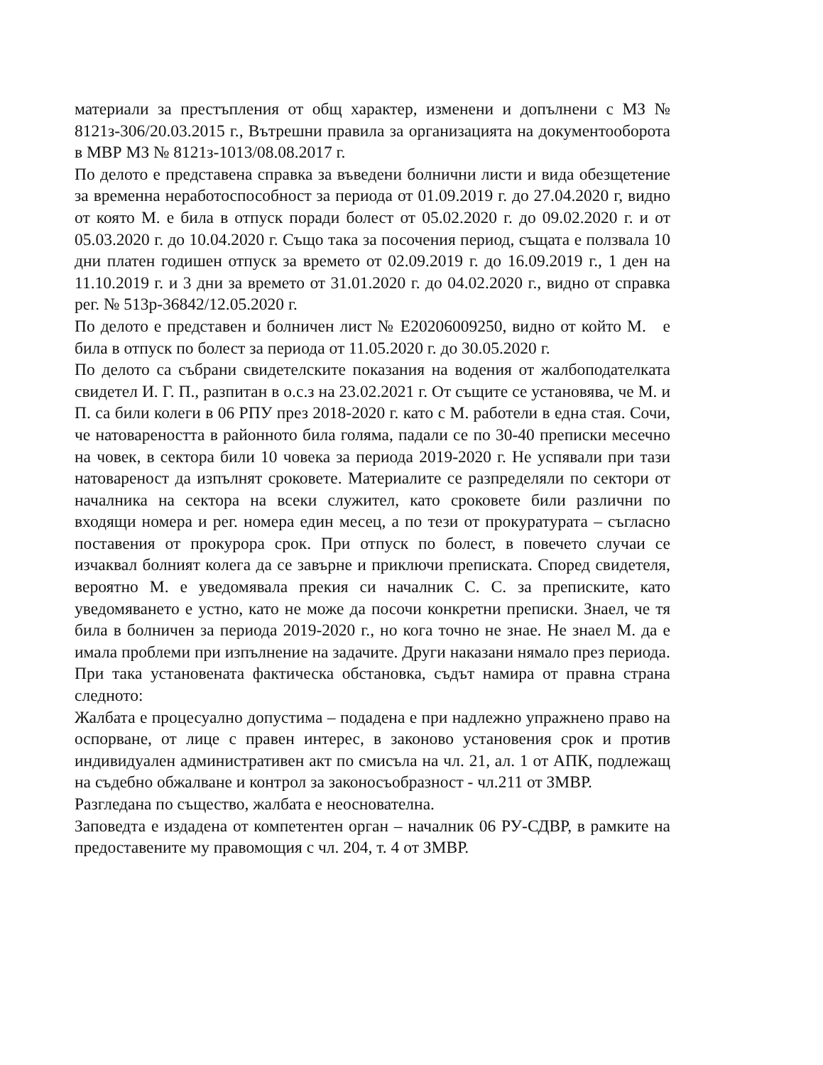материали за престъпления от общ характер, изменени и допълнени с МЗ № 8121з-306/20.03.2015 г., Вътрешни правила за организацията на документооборота в МВР МЗ № 8121з-1013/08.08.2017 г.
По делото е представена справка за въведени болнични листи и вида обезщетение за временна неработоспособност за периода от 01.09.2019 г. до 27.04.2020 г, видно от която М. е била в отпуск поради болест от 05.02.2020 г. до 09.02.2020 г. и от 05.03.2020 г. до 10.04.2020 г. Също така за посочения период, същата е ползвала 10 дни платен годишен отпуск за времето от 02.09.2019 г. до 16.09.2019 г., 1 ден на 11.10.2019 г. и 3 дни за времето от 31.01.2020 г. до 04.02.2020 г., видно от справка рег. № 513р-36842/12.05.2020 г.
По делото е представен и болничен лист № Е20206009250, видно от който М. е била в отпуск по болест за периода от 11.05.2020 г. до 30.05.2020 г.
По делото са събрани свидетелските показания на водения от жалбоподателката свидетел И. Г. П., разпитан в о.с.з на 23.02.2021 г. От същите се установява, че М. и П. са били колеги в 06 РПУ през 2018-2020 г. като с М. работели в една стая. Сочи, че натовареността в районното била голяма, падали се по 30-40 преписки месечно на човек, в сектора били 10 човека за периода 2019-2020 г. Не успявали при тази натовареност да изпълнят сроковете. Материалите се разпределяли по сектори от началника на сектора на всеки служител, като сроковете били различни по входящи номера и рег. номера един месец, а по тези от прокуратурата – съгласно поставения от прокурора срок. При отпуск по болест, в повечето случаи се изчаквал болният колега да се завърне и приключи преписката. Според свидетеля, вероятно М. е уведомявала прекия си началник С. С. за преписките, като уведомяването е устно, като не може да посочи конкретни преписки. Знаел, че тя била в болничен за периода 2019-2020 г., но кога точно не знае. Не знаел М. да е имала проблеми при изпълнение на задачите. Други наказани нямало през периода.
При така установената фактическа обстановка, съдът намира от правна страна следното:
Жалбата е процесуално допустима – подадена е при надлежно упражнено право на оспорване, от лице с правен интерес, в законово установения срок и против индивидуален административен акт по смисъла на чл. 21, ал. 1 от АПК, подлежащ на съдебно обжалване и контрол за законосъобразност - чл.211 от ЗМВР.
Разгледана по същество, жалбата е неоснователна.
Заповедта е издадена от компетентен орган – началник 06 РУ-СДВР, в рамките на предоставените му правомощия с чл. 204, т. 4 от ЗМВР.